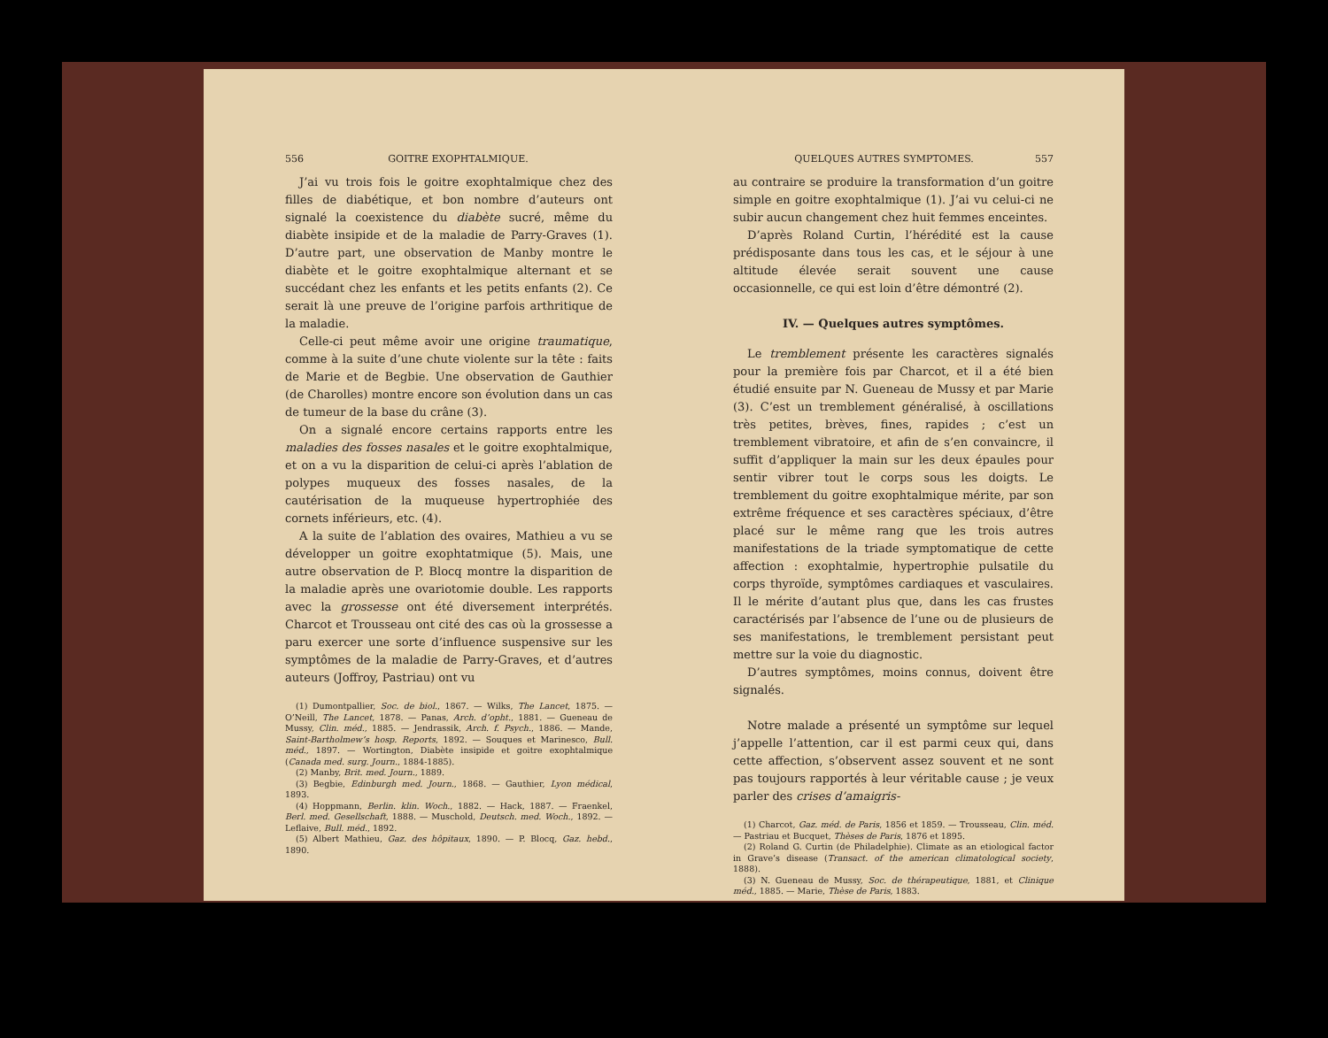556 GOITRE EXOPHTALMIQUE.
J’ai vu trois fois le goitre exophtalmique chez des filles de diabétique, et bon nombre d’auteurs ont signalé la coexistence du diabète sucré, même du diabète insipide et de la maladie de Parry-Graves (1). D’autre part, une observation de Manby montre le diabète et le goitre exophtalmique alternant et se succédant chez les enfants et les petits enfants (2). Ce serait là une preuve de l’origine parfois arthritique de la maladie.
Celle-ci peut même avoir une origine traumatique, comme à la suite d’une chute violente sur la tête : faits de Marie et de Begbie. Une observation de Gauthier (de Charolles) montre encore son évolution dans un cas de tumeur de la base du crâne (3).
On a signalé encore certains rapports entre les maladies des fosses nasales et le goitre exophtalmique, et on a vu la disparition de celui-ci après l’ablation de polypes muqueux des fosses nasales, de la cautérisation de la muqueuse hypertrophiée des cornets inférieurs, etc. (4).
A la suite de l’ablation des ovaires, Mathieu a vu se développer un goitre exophtatmique (5). Mais, une autre observation de P. Blocq montre la disparition de la maladie après une ovariotomie double. Les rapports avec la grossesse ont été diversement interprétés. Charcot et Trousseau ont cité des cas où la grossesse a paru exercer une sorte d’influence suspensive sur les symptômes de la maladie de Parry-Graves, et d’autres auteurs (Joffroy, Pastriau) ont vu
(1) Dumontpallier, Soc. de biol., 1867. — Wilks, The Lancet, 1875. — O’Neill, The Lancet, 1878. — Panas, Arch. d’opht., 1881. — Gueneau de Mussy, Clin. méd., 1885. — Jendrassik, Arch. f. Psych., 1886. — Mande, Saint-Bartholmew’s hosp. Reports, 1892. — Souques et Marinesco, Bull. méd., 1897. — Wortington, Diabète insipide et goitre exophtalmique (Canada med. surg. Journ., 1884-1885).
(2) Manby, Brit. med. Journ., 1889.
(3) Begbie, Edinburgh med. Journ., 1868. — Gauthier, Lyon médical, 1893.
(4) Hoppmann, Berlin. klin. Woch., 1882. — Hack, 1887. — Fraenkel, Berl. med. Gesellschaft, 1888. — Muschold, Deutsch. med. Woch., 1892. — Leflaive, Bull. méd., 1892.
(5) Albert Mathieu, Gaz. des hôpitaux, 1890. — P. Blocq, Gaz. hebd., 1890.
QUELQUES AUTRES SYMPTOMES. 557
au contraire se produire la transformation d’un goitre simple en goitre exophtalmique (1). J’ai vu celui-ci ne subir aucun changement chez huit femmes enceintes.
D’après Roland Curtin, l’hérédité est la cause prédisposante dans tous les cas, et le séjour à une altitude élevée serait souvent une cause occasionnelle, ce qui est loin d’être démontré (2).
IV. — Quelques autres symptômes.
Le tremblement présente les caractères signalés pour la première fois par Charcot, et il a été bien étudié ensuite par N. Gueneau de Mussy et par Marie (3). C’est un tremblement généralisé, à oscillations très petites, brèves, fines, rapides ; c’est un tremblement vibratoire, et afin de s’en convaincre, il suffit d’appliquer la main sur les deux épaules pour sentir vibrer tout le corps sous les doigts. Le tremblement du goitre exophtalmique mérite, par son extrême fréquence et ses caractères spéciaux, d’être placé sur le même rang que les trois autres manifestations de la triade symptomatique de cette affection : exophtalmie, hypertrophie pulsatile du corps thyroïde, symptômes cardiaques et vasculaires. Il le mérite d’autant plus que, dans les cas frustes caractérisés par l’absence de l’une ou de plusieurs de ses manifestations, le tremblement persistant peut mettre sur la voie du diagnostic.
D’autres symptômes, moins connus, doivent être signalés.
Notre malade a présenté un symptôme sur lequel j’appelle l’attention, car il est parmi ceux qui, dans cette affection, s’observent assez souvent et ne sont pas toujours rapportés à leur véritable cause ; je veux parler des crises d’amaigris-
(1) Charcot, Gaz. méd. de Paris, 1856 et 1859. — Trousseau, Clin. méd. — Pastriau et Bucquet, Thèses de Paris, 1876 et 1895.
(2) Roland G. Curtin (de Philadelphie). Climate as an etiological factor in Grave’s disease (Transact. of the american climatological society, 1888).
(3) N. Gueneau de Mussy, Soc. de thérapeutique, 1881, et Clinique méd., 1885. — Marie, Thèse de Paris, 1883.